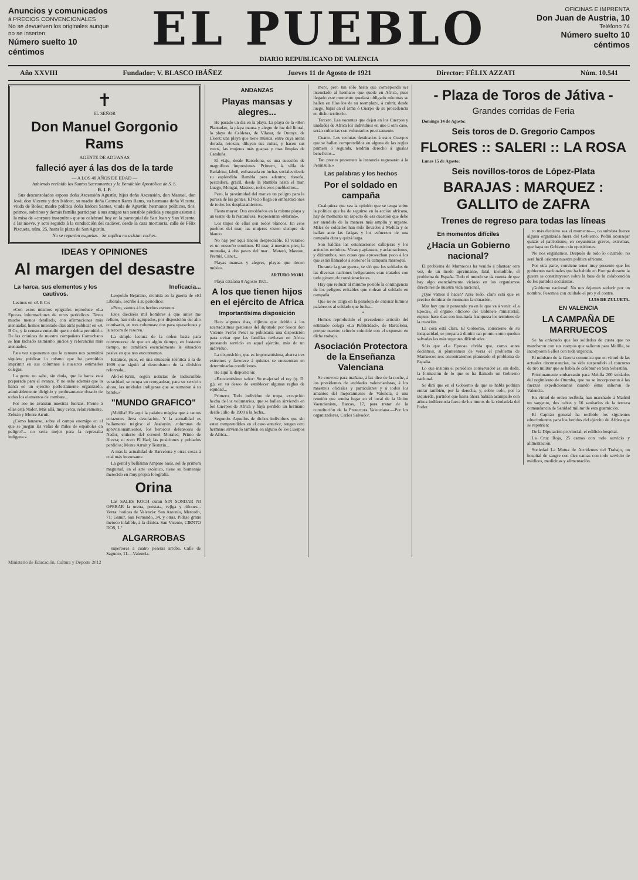Anuncios y comunicados
á PRECIOS CONVENCIONALES
No se devuelven los originales aunque no se inserten
Número suelto 10 céntimos
EL PUEBLO
DIARIO REPUBLICANO DE VALENCIA
OFICINAS E IMPRENTA
Don Juan de Austria, 10
Teléfono 74
Número suelto 10 céntimos
Año XXVIII Fundador: V. BLASCO IBÁÑEZ Jueves 11 de Agosto de 1921 Director: FÉLIX AZZATI Núm. 10.541
✝
EL SEÑOR
Don Manuel Gorgonio Rams
AGENTE DE ADUANAS
falleció ayer á las dos de la tarde
— A LOS 48 AÑOS DE EDAD —
habiendo recibido los Santos Sacramentos y la Bendición Apostólica de S. S.
R. I. P.
Sus desconsolados esposo doña Ascensión Agustín, hijos doña Ascensión, don Manuel, don José, don Vicente y don Isidoro, su madre doña Carmen Rams Rams, su hermana doña Vicenta, viuda de Bolea; madre política doña Isidora Santes, viuda de Agustín; hermanos políticos, tíos, primos, sobrinos y demás familia participan á sus amigos tan sensible pérdida y ruegan asistan á la misa de «corpore insepulto» que se celebrará hoy en la parroquial de San Juan y San Vicente, á las nueve, y acto seguido á la conducción del cadáver, desde la casa mortuoria, calle de Félix Pizcueta, núm. 25, hasta la plaza de San Agustín.
No se reparten esquelas. Se suplica no asistan coches.
IDEAS Y OPINIONES
Al margen del desastre
La harca, sus elementos y los cautivos.
Leemos en «A B C»:
«Con estos mismos epígrafes reproduce «La Epoca» informaciones de otros periódicos. Texto mucho menos detallado, con afirmaciones más atenuadas, hemos intentado días atrás publicar en «A B C», y la censura entendió que no debía permitirlo. De las crónicas de nuestro compañero Corrochano se han tachado asimismo juicios y referencias más atenuados.
Esta vez suponemos que la censura nos permitirá siquiera publicar lo mismo que ha permitido imprimir en sus columnas á nuestros estimados colegas.
La gente no sabe, sin duda, que la harca está preparada para el avance. Y no sabe además que la harca es un ejército perfectamente organizado, admirablemente dirigido y profusamente dotado de todos los elementos de combate...
Por eso no avanzan nuestras fuerzas. Frente á ellas está Nador. Más allá, muy cerca, relativamente, Zeluán y Monte Arruit.
¿Cómo lanzarse, sobre el campo enemigo en el que se juegan las vidas de miles de españoles en peligro?... no sería mejor para la represalia indígena.»
Ineficacia...
Leopoldo Bejarano, cronista en la guerra de «El Liberal», escribe á su periódico:
«Pero, vamos á los hechos escuetos.
Esos dieciséis mil hombres á que antes me refiero, han sido agrupados, por disposición del alto comisario, en tres columnas: dos para operaciones y la tercera de reserva.
La simple lectura de la orden basta para convencerse de que en algún tiempo, en bastante tiempo, no cambiará esencialmente la situación pasiva en que nos encontramos.
Estamos, pues, en una situación idéntica á la de 1909 que siguió al desembarco de la división reforzada...
Abd-el-Krim, según noticias de indiscutible veracidad, se ocupa en reorganizar, para su servicio ahora, las unidades indígenas que se sumaron á su bando.»
"MUNDO GRAFICO"
¡Melilla! He aquí la palabra mágica que á tantos corazones lleva desolación. Y la actualidad es bellamente trágica: el Atalayón, columnas de aprovisionamientos, los heroicos defensores de Nador, entierro del coronel Morales; Primo de Rivera; el zoco El Had; las posiciones y poblados perdidos; Monte Arruit y Testutín...
A más la actualidad de Barcelona y otras cosas á cual más interesante.
La gentil y bellísima Amparo Saus, sol de primera magnitud, en el arte escénico, tiene su homenaje merecido en muy propia fotografía.
Orina
Las SALES KOCH curan SIN SONDAR NI OPERAR la uretra, próstata, vejiga y riñones... Venta: boticas de Valencia: San Antonio, Mercado, 71; Gamir, San Fernando, 34, y otras. Pídase gratis método infalible, á la clínica. San Vicente, CIENTO DOS, 1.º
ALGARROBAS
superiores á cuatro pesetas arroba. Calle de Sagunto, 11.—Valencia.
ANDANZAS
Playas mansas y alegres...
He pasado un día en la playa. La playa de la «Ben Plantada», la playa mansa y alegre de luz del litoral, la playa de Caldetas, de Vilasar, de Orenys, de Lloret; una playa que tiene música, entre cuya arena dorada, retozan, diluyen sus cuitas, y hacen sus votos, las mujeres más guapas y más limpias de Cataluña.
El viaje, desde Barcelona, es una sucesión de magníficas impresiones. Primero, la villa de Badalona, fabril, enfrascada en luchas sociales desde su espléndida Rambla para adentro; risueña, pescadora, grácil, desde la Rambla hasta el mar. Luego, Mongat, Masnou, todos esos pueblecitos...
Pero, la proximidad del mar es un peligro para la pureza de las gentes. El vicio llega en embarcaciones de todos los desplazamientos.
Fiesta mayor. Dos entoldados en la misma playa y un teatro de la Naturaleza. Representan «Marina».
Los trajes de ellas son todos blancos. En esos pueblos del mar, las mujeres visten siempre de blanco.
No hay por aquí rincón despreciable. El veraneo es un ensueño continuo. El mar, á nuestros pies; la montaña, á dos pasos del mar... Mataró, Masnou, Premiá, Canet...
Playas mansas y alegres, playas que tienen música.
ARTURO MORI.
Playa catalana 8 Agosto 1921.
A los que tienen hijos en el ejército de Africa
Importantísima disposición
Hace algunos días, dijimos que debido á los acertadísimas gestiones del diputado por Sueca don Vicente Ferrer Peset se publicaría una disposición para evitar que las familias tuvieran en Africa prestando servicio en aquel ejército, más de un individuo.
La disposición, que es importantísima, abarca tres extremos y favorece á quienes se encuentran en determinadas condiciones.
He aquí la disposición:
«Excelentísimo señor: Su majestad el rey (q. D. g.), en su deseo de establecer algunas reglas de equidad...
Primero. Todo individuo de tropa, excepción hecha de los voluntarios, que se hallen sirviendo en los Cuerpos de Africa y haya perdido un hermano desde Julio de 1909 á la fecha...
Segundo. Aquellos de dichos individuos que sin estar comprendidos en el caso anterior, tengan otro hermano sirviendo también en alguno de los Cuerpos de Africa...
mero, pero tan sólo hasta que corresponda ser licenciado al hermano que quede en Africa, pues llegado este momento quedará obligado mientras se hallen en filas los de su reemplazo, á cubrir, desde luego, bajas en el arma ó Cuerpo de su procedencia en dicho territorio.
Tercero. Las vacantes que dejen en los Cuerpos y unidades de Africa los individuos en uno ú otro caso, serán cubiertas con voluntarios precisamente.
Cuarto. Los reclutas destinados á estos Cuerpos que se hallen comprendidos en alguna de las reglas primera ó segunda, tendrán derecho á iguales beneficios...
Tan pronto presenten la instancia regresarán á la Península.»
Las palabras y los hechos
Por el soldado en campaña
Cualquiera que sea la opinión que se tenga sobre la política que ha de seguirse en la acción africana, hay de momento un aspecto de esa cuestión que debe ser atendido de la manera más amplia y urgente. Miles de soldados han sido llevados á Melilla y se hallan ante las fatigas y los esfuerzos de una campaña dura y quizá larga.
Son baldías las ostentaciones callejeras y los artículos retóricos. Vivas y aplausos, y aclamaciones, y ditirambos, son cosas que aprovechan poco á los que están llamados á sostener la campaña marroquí.
Durante la gran guerra, se vió que los soldados de las diversas naciones beligerantes eran tratados con todo género de consideraciones...
Hay que reducir al mínimo posible la contingencia de los peligros evitables que rodean al soldado en campaña.
Que no se caiga en la paradoja de entonar himnos palabreros al soldado que lucha...
*
Hemos reproducido el precedente artículo del estimado colega «La Publicidad», de Barcelona, porque nuestro criterio coincide con el expuesto en dicho trabajo.
Asociación Protectora de la Enseñanza Valenciana
Se convoca para mañana, á las diez de la noche, á los presidentes de entidades valencianistas, á los maestros oficiales y particulares y á todos los amantes del mejoramiento de Valencia, á una reunión que tendrá lugar en el local de la Unión Vaencianista, Barcas, 17, para tratar de la constitución de la Protectora Valenciana.—Por los organizadores, Carlos Salvador.
- Plaza de Toros de Játiva -
Grandes corridas de Feria
Domingo 14 de Agosto:
Seis toros de D. Gregorio Campos
FLORES :: SALERI :: LA ROSA
Lunes 15 de Agosto:
Seis novillos-toros de López-Plata
BARAJAS : MARQUEZ : GALLITO de ZAFRA
Trenes de regreso para todas las líneas
En momentos difíciles
¿Hacia un Gobierno nacional?
El problema de Marruecos ha venido á plantear otra vez, de un modo apremiante, fatal, ineludible, el problema de España. Todo el mundo se da cuenta de que hay algo esencialmente viciado en los organismos directores de nuestra vida nacional.
¿Qué vamos á hacer? Ante todo, claro está que es preciso dominar de momento la situación.
Mas hay que ir pensando ya en lo que va á venir. «La Epoca», el órgano oficioso del Gabinete ministerial, expuso hace días con insuitada franqueza los términos de la cuestión.
La cosa está clara. El Gobierno, consciente de su incapacidad, se prepara á dimitir tan pronto como queden salvadas las más urgentes dificultades.
Sólo que «La Epoca» olvida que, como antes decíamos, si planteamos de veras el problema de Marruecos nos encontraremos planteado el problema de España.
Lo que insinúa el periódico conservador es, sin duda, la formación de lo que se ha llamado un Gobierno nacional.
Se dirá que en el Gobierno de que se habla podrían entrar también, por la derecha, y, sobre todo, por la izquierda, partidos que hasta ahora habían acampado con arisca indiferencia fuera de los muros de la ciudadela del Poder.
to más decisivo sea el momento—, no subsista fuerza alguna organizada fuera del Gobierno. Podrá aconsejar quizás el patriotismo, en coyunturas graves, extremas, que haya un Gobierno sin oposiciones.
No nos engañemos. Después de todo lo ocurrido, no será fácil orientar nuestra política africana.
Por otra parte, conviene tener muy presente que los gobiernos nacionales que ha habido en Europa durante la guerra se constituyeron sobre la base de la colaboración de los partidos socialistas.
¡Gobierno nacional! No nos dejemos seducir por un nombre. Pesemos con cuidado el pro y el contra.
LUIS DE ZULUETA.
EN VALENCIA
LA CAMPAÑA DE MARRUECOS
Se ha ordenado que los soldados de cuota que no marcharon con sus cuerpos que salieron para Melilla, se incorporen á ellos con toda urgencia.
El ministro de la Guerra comunica que en virtud de las actuales circunstancias, ha sido suspendido el concurso de tiro militar que se había de celebrar en San Sebastián.
Próximamente embarcarán para Melilla 200 soldados del regimiento de Otumba, que no se incorporaron á las fuerzas expedicionarias cuando éstas salieron de Valencia.
En virtud de orden recibida, han marchado á Madrid un sargento, dos cabos y 16 sanitarios de la tercera comandancia de Sanidad militar de esta guarnición.
El Capitán general ha recibido los siguientes ofrecimientos para los heridos del ejército de Africa que se repatríen:
De la Diputación provincial, el edificio hospital.
La Cruz Roja, 25 camas con todo servicio y alimentación.
Sociedad La Mutua de Accidentes del Trabajo, un hospital de sangre con diez camas con todo servicio de médicos, medicinas y alimentación.
Ministerio de Educación, Cultura y Deporte 2012